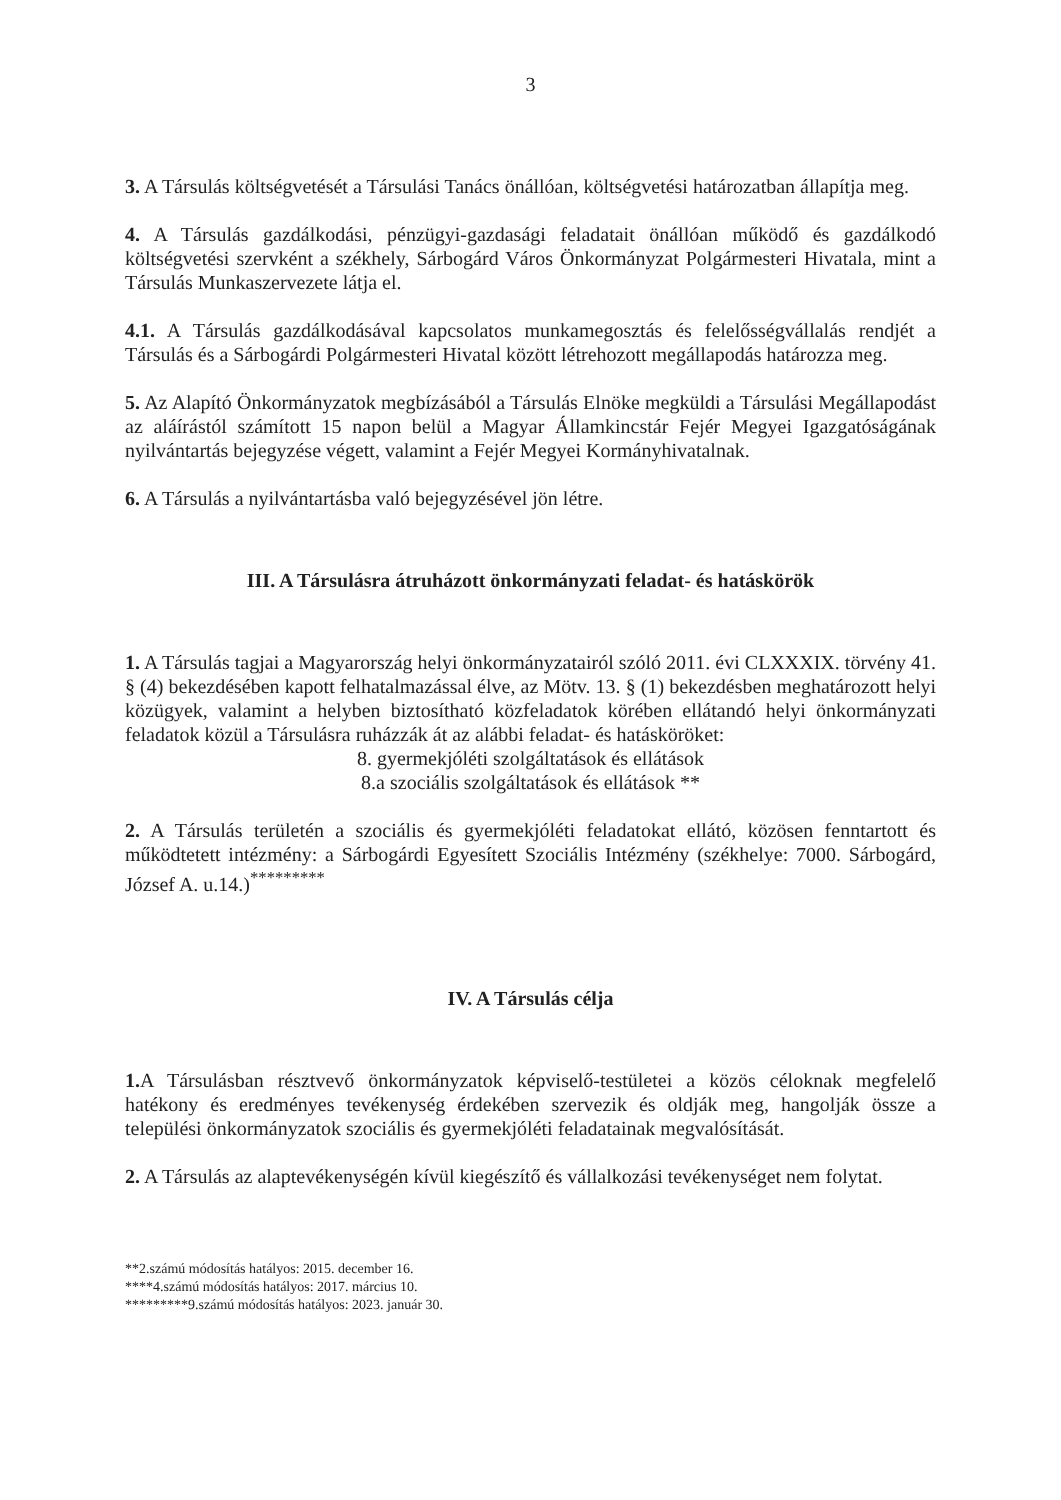3
3. A Társulás költségvetését a Társulási Tanács önállóan, költségvetési határozatban állapítja meg.
4. A Társulás gazdálkodási, pénzügyi-gazdasági feladatait önállóan működő és gazdálkodó költségvetési szervként a székhely, Sárbogárd Város Önkormányzat Polgármesteri Hivatala, mint a Társulás Munkaszervezete látja el.
4.1. A Társulás gazdálkodásával kapcsolatos munkamegosztás és felelősségvállalás rendjét a Társulás és a Sárbogárdi Polgármesteri Hivatal között létrehozott megállapodás határozza meg.
5. Az Alapító Önkormányzatok megbízásából a Társulás Elnöke megküldi a Társulási Megállapodást az aláírástól számított 15 napon belül a Magyar Államkincstár Fejér Megyei Igazgatóságának nyilvántartás bejegyzése végett, valamint a Fejér Megyei Kormányhivatalnak.
6. A Társulás a nyilvántartásba való bejegyzésével jön létre.
III. A Társulásra átruházott önkormányzati feladat- és hatáskörök
1. A Társulás tagjai a Magyarország helyi önkormányzatairól szóló 2011. évi CLXXXIX. törvény 41. § (4) bekezdésében kapott felhatalmazással élve, az Mötv. 13. § (1) bekezdésben meghatározott helyi közügyek, valamint a helyben biztosítható közfeladatok körében ellátandó helyi önkormányzati feladatok közül a Társulásra ruházzák át az alábbi feladat- és hatásköröket:
8. gyermekjóléti szolgáltatások és ellátások
8.a szociális szolgáltatások és ellátások **
2. A Társulás területén a szociális és gyermekjóléti feladatokat ellátó, közösen fenntartott és működtetett intézmény: a Sárbogárdi Egyesített Szociális Intézmény (székhelye: 7000. Sárbogárd, József A. u.14.)<sup>*********</sup>
IV. A Társulás célja
1. A Társulásban résztvevő önkormányzatok képviselő-testületei a közös céloknak megfelelő hatékony és eredményes tevékenység érdekében szervezik és oldják meg, hangolják össze a települési önkormányzatok szociális és gyermekjóléti feladatainak megvalósítását.
2. A Társulás az alaptevékenységén kívül kiegészítő és vállalkozási tevékenységet nem folytat.
**2.számú módosítás hatályos: 2015. december 16.
****4.számú módosítás hatályos: 2017. március 10.
*********9.számú módosítás hatályos: 2023. január 30.